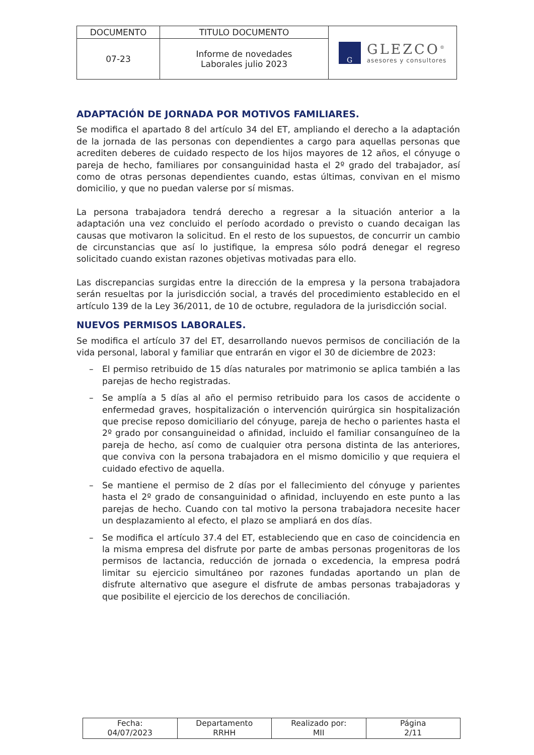| DOCUMENTO | TITULO DOCUMENTO | G GLEZCO<sup>®</sup> asesores y consultores |
| 07-23 | Informe de novedades Laborales julio 2023 | |
ADAPTACIÓN DE JORNADA POR MOTIVOS FAMILIARES.
Se modifica el apartado 8 del artículo 34 del ET, ampliando el derecho a la adaptación de la jornada de las personas con dependientes a cargo para aquellas personas que acrediten deberes de cuidado respecto de los hijos mayores de 12 años, el cónyuge o pareja de hecho, familiares por consanguinidad hasta el 2º grado del trabajador, así como de otras personas dependientes cuando, estas últimas, convivan en el mismo domicilio, y que no puedan valerse por sí mismas.
La persona trabajadora tendrá derecho a regresar a la situación anterior a la adaptación una vez concluido el período acordado o previsto o cuando decaigan las causas que motivaron la solicitud. En el resto de los supuestos, de concurrir un cambio de circunstancias que así lo justifique, la empresa sólo podrá denegar el regreso solicitado cuando existan razones objetivas motivadas para ello.
Las discrepancias surgidas entre la dirección de la empresa y la persona trabajadora serán resueltas por la jurisdicción social, a través del procedimiento establecido en el artículo 139 de la Ley 36/2011, de 10 de octubre, reguladora de la jurisdicción social.
NUEVOS PERMISOS LABORALES.
Se modifica el artículo 37 del ET, desarrollando nuevos permisos de conciliación de la vida personal, laboral y familiar que entrarán en vigor el 30 de diciembre de 2023:
– El permiso retribuido de 15 días naturales por matrimonio se aplica también a las parejas de hecho registradas.
– Se amplía a 5 días al año el permiso retribuido para los casos de accidente o enfermedad graves, hospitalización o intervención quirúrgica sin hospitalización que precise reposo domiciliario del cónyuge, pareja de hecho o parientes hasta el 2º grado por consanguineidad o afinidad, incluido el familiar consanguíneo de la pareja de hecho, así como de cualquier otra persona distinta de las anteriores, que conviva con la persona trabajadora en el mismo domicilio y que requiera el cuidado efectivo de aquella.
– Se mantiene el permiso de 2 días por el fallecimiento del cónyuge y parientes hasta el 2º grado de consanguinidad o afinidad, incluyendo en este punto a las parejas de hecho. Cuando con tal motivo la persona trabajadora necesite hacer un desplazamiento al efecto, el plazo se ampliará en dos días.
– Se modifica el artículo 37.4 del ET, estableciendo que en caso de coincidencia en la misma empresa del disfrute por parte de ambas personas progenitoras de los permisos de lactancia, reducción de jornada o excedencia, la empresa podrá limitar su ejercicio simultáneo por razones fundadas aportando un plan de disfrute alternativo que asegure el disfrute de ambas personas trabajadoras y que posibilite el ejercicio de los derechos de conciliación.
| Fecha: 04/07/2023 | Departamento RRHH | Realizado por: MII | Página 2/11 |